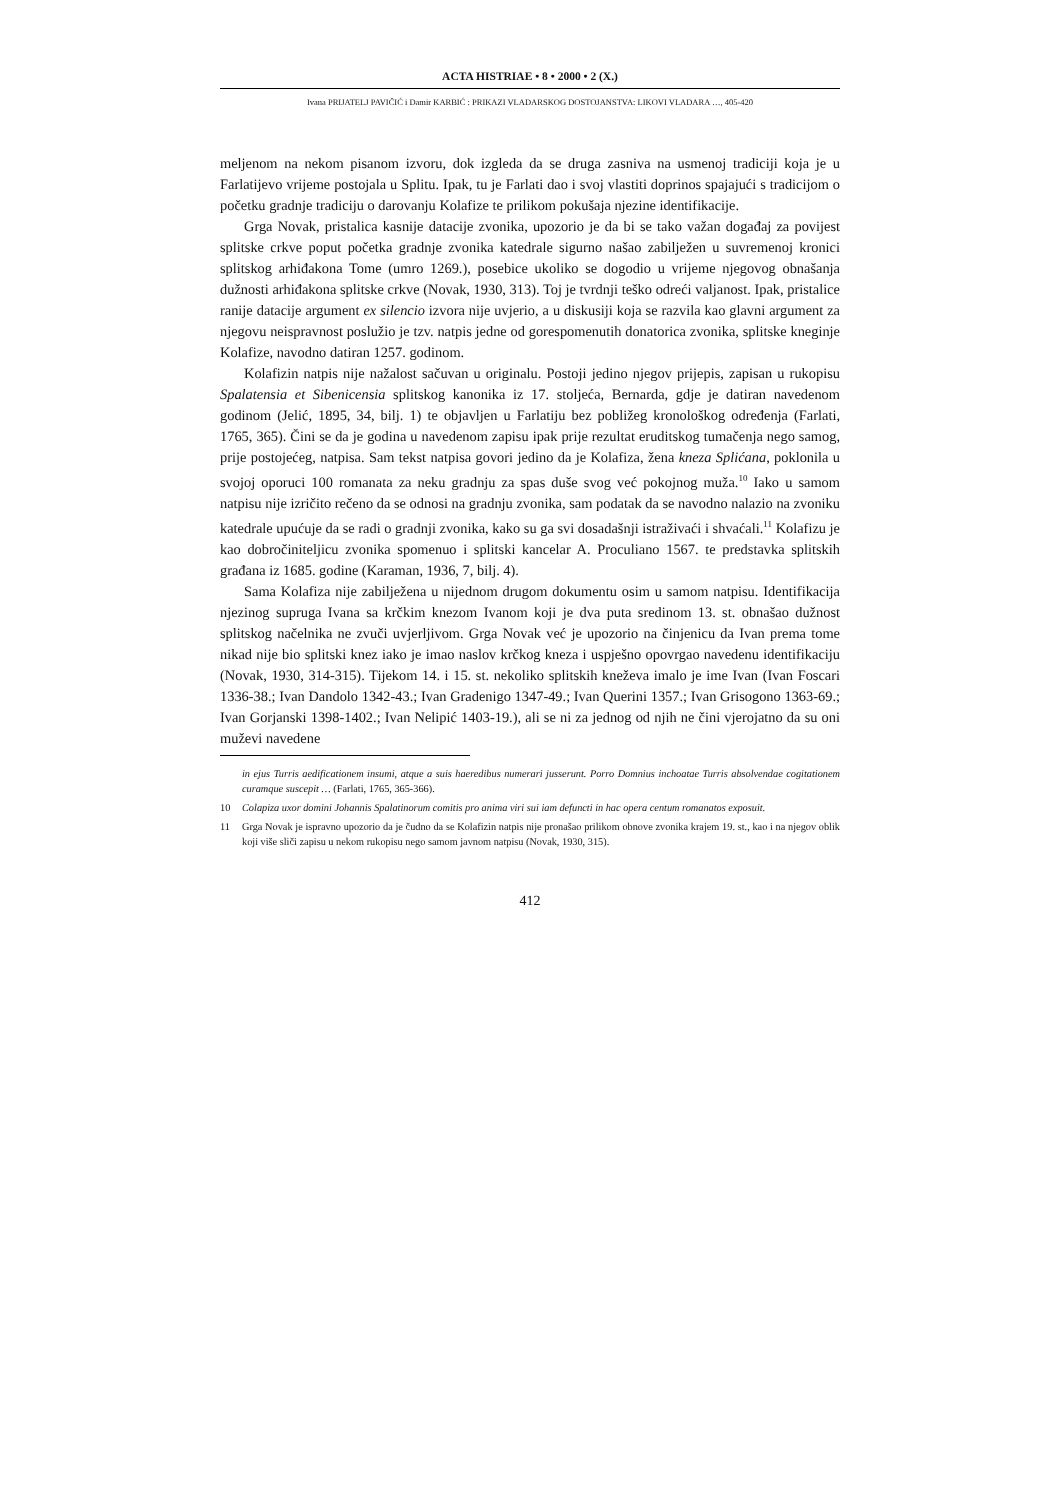ACTA HISTRIAE • 8 • 2000 • 2 (X.)
Ivana PRIJATELJ PAVIČIĆ i Damir KARBIĆ : PRIKAZI VLADARSKOG DOSTOJANSTVA: LIKOVI VLADARA …, 405-420
meljenom na nekom pisanom izvoru, dok izgleda da se druga zasniva na usmenoj tradiciji koja je u Farlatijevo vrijeme postojala u Splitu. Ipak, tu je Farlati dao i svoj vlastiti doprinos spajajući s tradicijom o početku gradnje tradiciju o darovanju Kolafize te prilikom pokušaja njezine identifikacije.
Grga Novak, pristalica kasnije datacije zvonika, upozorio je da bi se tako važan događaj za povijest splitske crkve poput početka gradnje zvonika katedrale sigurno našao zabilježen u suvremenoj kronici splitskog arhiđakona Tome (umro 1269.), posebice ukoliko se dogodio u vrijeme njegovog obnašanja dužnosti arhiđakona splitske crkve (Novak, 1930, 313). Toj je tvrdnji teško odreći valjanost. Ipak, pristalice ranije datacije argument ex silencio izvora nije uvjerio, a u diskusiji koja se razvila kao glavni argument za njegovu neispravnost poslužio je tzv. natpis jedne od gorespomenutih donatorica zvonika, splitske kneginje Kolafize, navodno datiran 1257. godinom.
Kolafizin natpis nije nažalost sačuvan u originalu. Postoji jedino njegov prijepis, zapisan u rukopisu Spalatensia et Sibenicensia splitskog kanonika iz 17. stoljeća, Bernarda, gdje je datiran navedenom godinom (Jelić, 1895, 34, bilj. 1) te objavljen u Farlatiju bez pobližeg kronološkog određenja (Farlati, 1765, 365). Čini se da je godina u navedenom zapisu ipak prije rezultat eruditskog tumačenja nego samog, prije postojećeg, natpisa. Sam tekst natpisa govori jedino da je Kolafiza, žena kneza Splićana, poklonila u svojoj oporuci 100 romanata za neku gradnju za spas duše svog već pokojnog muža.<sup>10</sup> Iako u samom natpisu nije izričito rečeno da se odnosi na gradnju zvonika, sam podatak da se navodno nalazio na zvoniku katedrale upućuje da se radi o gradnji zvonika, kako su ga svi dosadašnji istraživaći i shvaćali.<sup>11</sup> Kolafizu je kao dobročiniteljicu zvonika spomenuo i splitski kancelar A. Proculiano 1567. te predstavka splitskih građana iz 1685. godine (Karaman, 1936, 7, bilj. 4).
Sama Kolafiza nije zabilježena u nijednom drugom dokumentu osim u samom natpisu. Identifikacija njezinog supruga Ivana sa krčkim knezom Ivanom koji je dva puta sredinom 13. st. obnašao dužnost splitskog načelnika ne zvuči uvjerljivom. Grga Novak već je upozorio na činjenicu da Ivan prema tome nikad nije bio splitski knez iako je imao naslov krčkog kneza i uspješno opovrgao navedenu identifikaciju (Novak, 1930, 314-315). Tijekom 14. i 15. st. nekoliko splitskih kneževa imalo je ime Ivan (Ivan Foscari 1336-38.; Ivan Dandolo 1342-43.; Ivan Gradenigo 1347-49.; Ivan Querini 1357.; Ivan Grisogono 1363-69.; Ivan Gorjanski 1398-1402.; Ivan Nelipić 1403-19.), ali se ni za jednog od njih ne čini vjerojatno da su oni muževi navedene
in ejus Turris aedificationem insumi, atque a suis haeredibus numerari jusserunt. Porro Domnius inchoatae Turris absolvendae cogitationem curamque suscepit … (Farlati, 1765, 365-366).
10 Colapiza uxor domini Johannis Spalatinorum comitis pro anima viri sui iam defuncti in hac opera centum romanatos exposuit.
11 Grga Novak je ispravno upozorio da je čudno da se Kolafizin natpis nije pronašao prilikom obnove zvonika krajem 19. st., kao i na njegov oblik koji više sliči zapisu u nekom rukopisu nego samom javnom natpisu (Novak, 1930, 315).
412